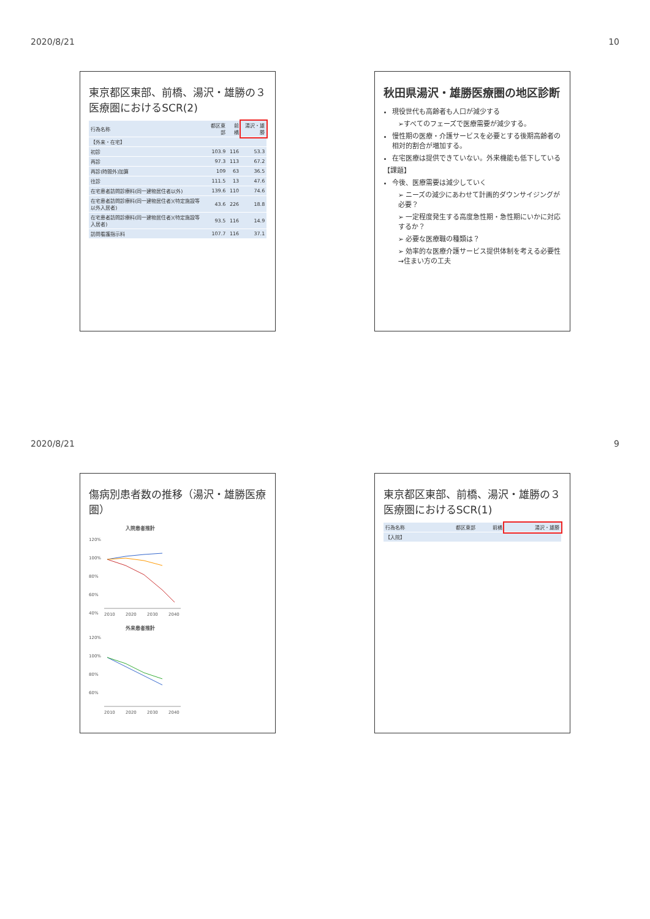2020/8/21 10
東京都区東部、前橋、湯沢・雄勝の３医療圏におけるSCR(2)
| 行為名称 | 都区東部 | 前橋 | 湯沢・雄勝 |
| --- | --- | --- | --- |
| 【外来・在宅】 | | | |
| 初診 | 103.9 | 116 | 53.3 |
| 再診 | 97.3 | 113 | 67.2 |
| 再診(時間外)加算 | 109 | 63 | 36.5 |
| 往診 | 111.5 | 13 | 47.6 |
| 在宅患者訪問診療料(同一建物居住者以外) | 139.6 | 110 | 74.6 |
| 在宅患者訪問診療料(同一建物居住者)(特定施設等以外入居者) | 43.6 | 226 | 18.8 |
| 在宅患者訪問診療料(同一建物居住者)(特定施設等入居者) | 93.5 | 116 | 14.9 |
| 訪問看護指示料 | 107.7 | 116 | 37.1 |
秋田県湯沢・雄勝医療圏の地区診断
現役世代も高齢者も人口が減少する
➢すべてのフェーズで医療需要が減少する。
慢性期の医療・介護サービスを必要とする後期高齢者の相対的割合が増加する。
在宅医療は提供できていない。外来機能も低下している
【課題】
今後、医療需要は減少していく
➢ ニーズの減少にあわせて計画的ダウンサイジングが必要？
➢ 一定程度発生する高度急性期・急性期にいかに対応するか？
➢ 必要な医療職の種類は？
➢ 効率的な医療介護サービス提供体制を考える必要性→住まい方の工夫
2020/8/21 9
傷病別患者数の推移（湯沢・雄勝医療圏）
入院患者推計
120%
100%
80%
60%
40%
2010
2020
2030
2040
外来患者推計
120%
100%
80%
60%
2010
2020
2030
2040
東京都区東部、前橋、湯沢・雄勝の３医療圏におけるSCR(1)
| 行為名称 | 都区東部 | 前橋 | 湯沢・雄勝 |
| --- | --- | --- | --- |
| 【入院】 | | | |